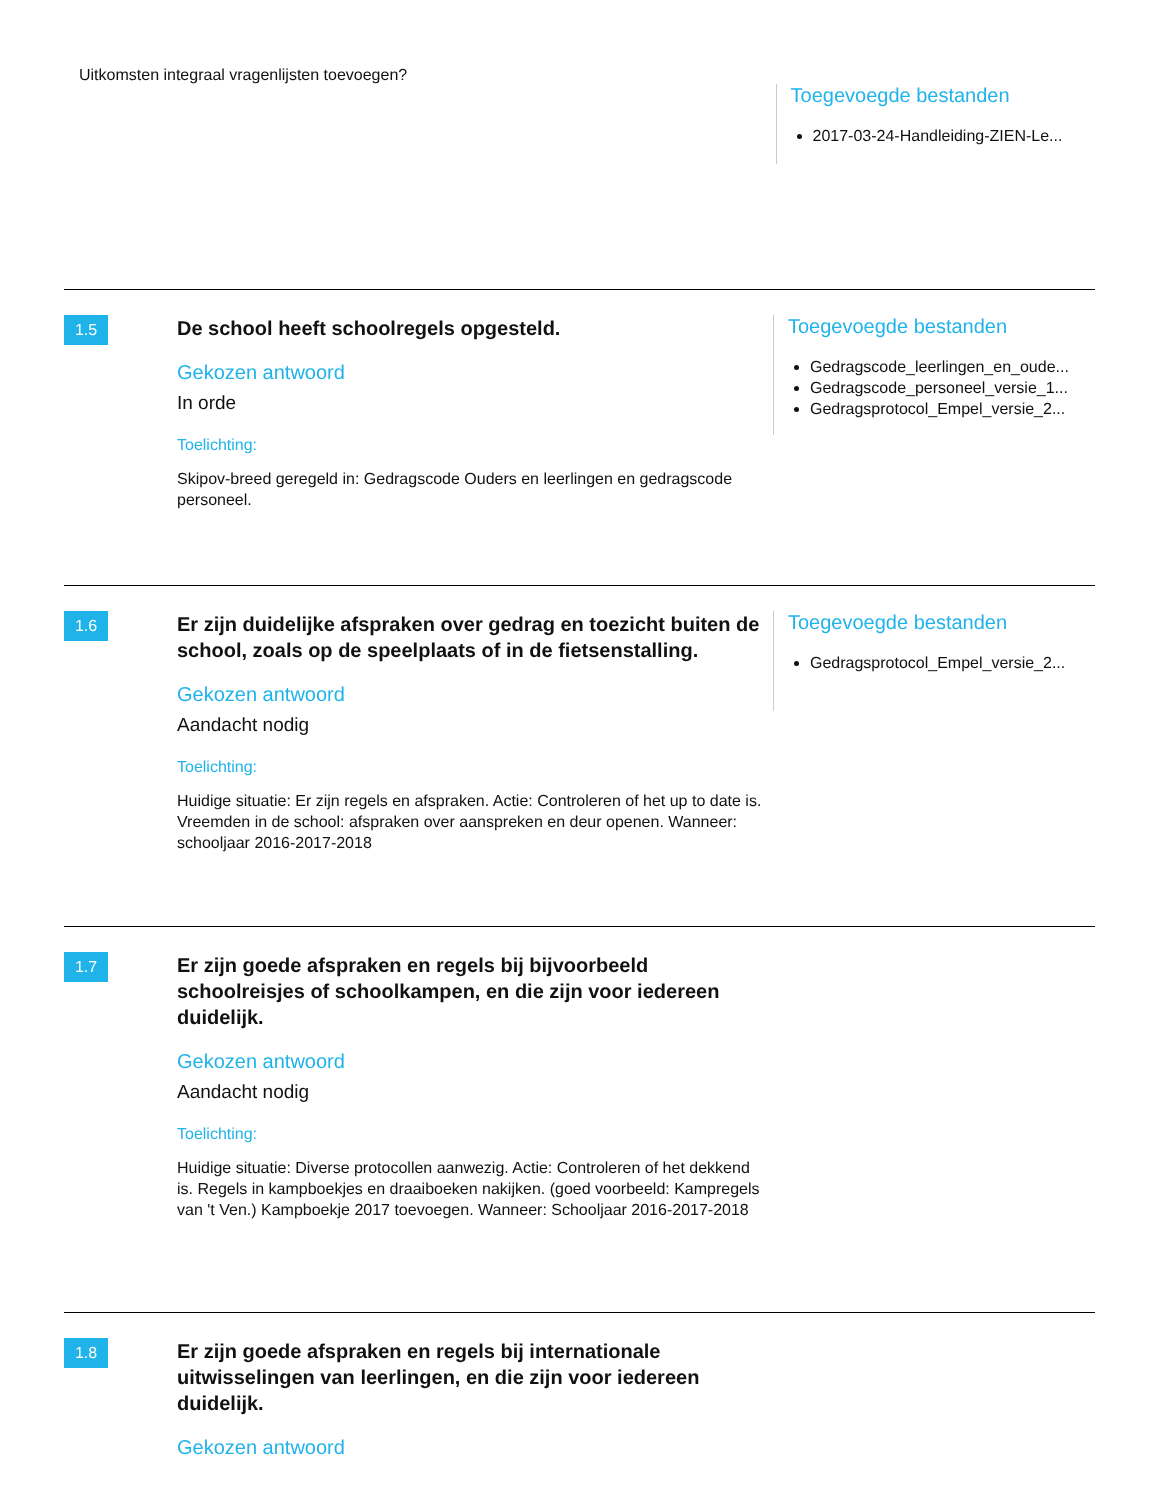Uitkomsten integraal vragenlijsten toevoegen?
Toegevoegde bestanden
2017-03-24-Handleiding-ZIEN-Le...
1.5
De school heeft schoolregels opgesteld.
Gekozen antwoord
In orde
Toelichting:
Skipov-breed geregeld in: Gedragscode Ouders en leerlingen en gedragscode personeel.
Toegevoegde bestanden
Gedragscode_leerlingen_en_oude...
Gedragscode_personeel_versie_1...
Gedragsprotocol_Empel_versie_2...
1.6
Er zijn duidelijke afspraken over gedrag en toezicht buiten de school, zoals op de speelplaats of in de fietsenstalling.
Gekozen antwoord
Aandacht nodig
Toelichting:
Huidige situatie: Er zijn regels en afspraken. Actie: Controleren of het up to date is. Vreemden in de school: afspraken over aanspreken en deur openen. Wanneer: schooljaar 2016-2017-2018
Toegevoegde bestanden
Gedragsprotocol_Empel_versie_2...
1.7
Er zijn goede afspraken en regels bij bijvoorbeeld schoolreisjes of schoolkampen, en die zijn voor iedereen duidelijk.
Gekozen antwoord
Aandacht nodig
Toelichting:
Huidige situatie: Diverse protocollen aanwezig. Actie: Controleren of het dekkend is. Regels in kampboekjes en draaiboeken nakijken. (goed voorbeeld: Kampregels van 't Ven.) Kampboekje 2017 toevoegen. Wanneer: Schooljaar 2016-2017-2018
1.8
Er zijn goede afspraken en regels bij internationale uitwisselingen van leerlingen, en die zijn voor iedereen duidelijk.
Gekozen antwoord